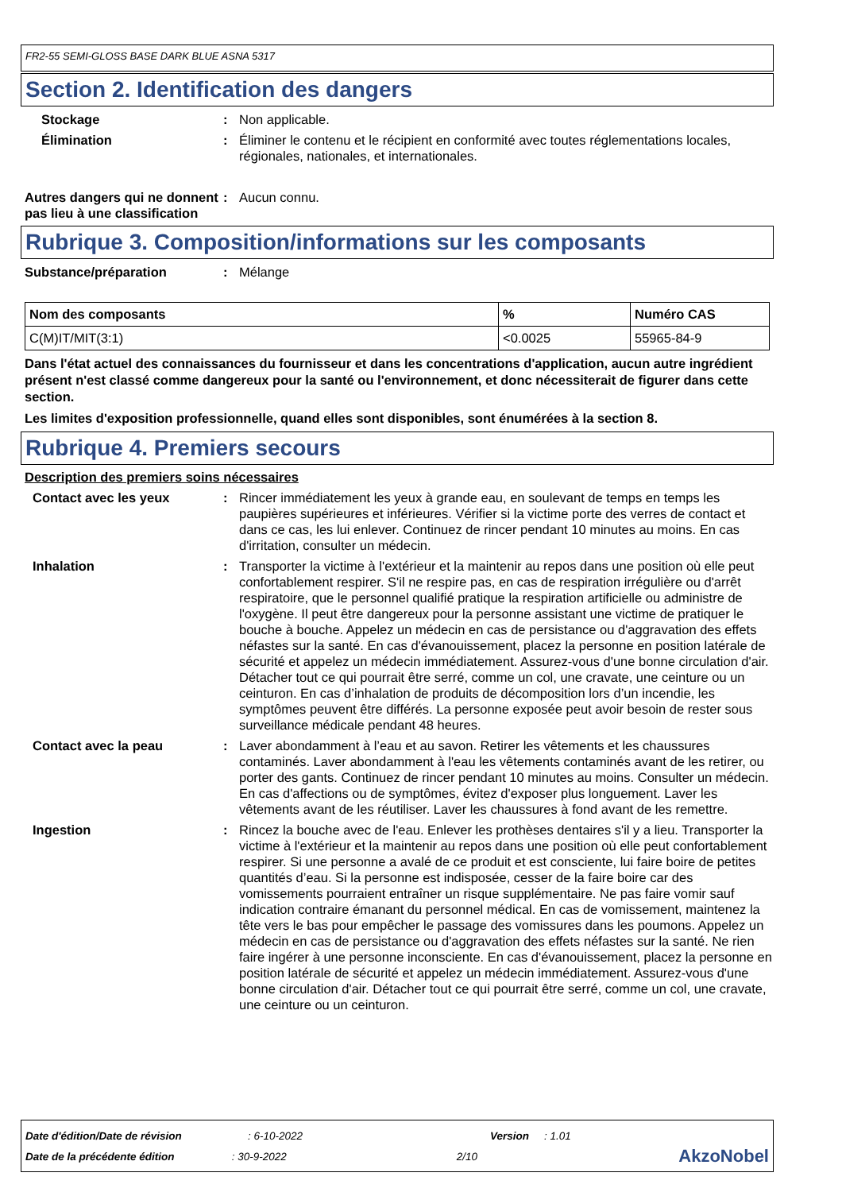FR2-55 SEMI-GLOSS BASE DARK BLUE ASNA 5317
Section 2. Identification des dangers
Stockage : Non applicable.
Élimination : Éliminer le contenu et le récipient en conformité avec toutes réglementations locales, régionales, nationales, et internationales.
Autres dangers qui ne donnent pas lieu à une classification
: Aucun connu.
Rubrique 3. Composition/informations sur les composants
Substance/préparation : Mélange
| Nom des composants | % | Numéro CAS |
| --- | --- | --- |
| C(M)IT/MIT(3:1) | <0.0025 | 55965-84-9 |
Dans l'état actuel des connaissances du fournisseur et dans les concentrations d'application, aucun autre ingrédient présent n'est classé comme dangereux pour la santé ou l'environnement, et donc nécessiterait de figurer dans cette section.
Les limites d'exposition professionnelle, quand elles sont disponibles, sont énumérées à la section 8.
Rubrique 4. Premiers secours
Description des premiers soins nécessaires
Contact avec les yeux : Rincer immédiatement les yeux à grande eau, en soulevant de temps en temps les paupières supérieures et inférieures. Vérifier si la victime porte des verres de contact et dans ce cas, les lui enlever. Continuez de rincer pendant 10 minutes au moins. En cas d'irritation, consulter un médecin.
Inhalation : Transporter la victime à l'extérieur et la maintenir au repos dans une position où elle peut confortablement respirer. S'il ne respire pas, en cas de respiration irrégulière ou d'arrêt respiratoire, que le personnel qualifié pratique la respiration artificielle ou administre de l'oxygène. Il peut être dangereux pour la personne assistant une victime de pratiquer le bouche à bouche. Appelez un médecin en cas de persistance ou d'aggravation des effets néfastes sur la santé. En cas d'évanouissement, placez la personne en position latérale de sécurité et appelez un médecin immédiatement. Assurez-vous d'une bonne circulation d'air. Détacher tout ce qui pourrait être serré, comme un col, une cravate, une ceinture ou un ceinturon. En cas d’inhalation de produits de décomposition lors d’un incendie, les symptômes peuvent être différés. La personne exposée peut avoir besoin de rester sous surveillance médicale pendant 48 heures.
Contact avec la peau : Laver abondamment à l’eau et au savon. Retirer les vêtements et les chaussures contaminés. Laver abondamment à l'eau les vêtements contaminés avant de les retirer, ou porter des gants. Continuez de rincer pendant 10 minutes au moins. Consulter un médecin. En cas d'affections ou de symptômes, évitez d'exposer plus longuement. Laver les vêtements avant de les réutiliser. Laver les chaussures à fond avant de les remettre.
Ingestion : Rincez la bouche avec de l'eau. Enlever les prothèses dentaires s'il y a lieu. Transporter la victime à l'extérieur et la maintenir au repos dans une position où elle peut confortablement respirer. Si une personne a avalé de ce produit et est consciente, lui faire boire de petites quantités d’eau. Si la personne est indisposée, cesser de la faire boire car des vomissements pourraient entraîner un risque supplémentaire. Ne pas faire vomir sauf indication contraire émanant du personnel médical. En cas de vomissement, maintenez la tête vers le bas pour empêcher le passage des vomissures dans les poumons. Appelez un médecin en cas de persistance ou d'aggravation des effets néfastes sur la santé. Ne rien faire ingérer à une personne inconsciente. En cas d'évanouissement, placez la personne en position latérale de sécurité et appelez un médecin immédiatement. Assurez-vous d'une bonne circulation d'air. Détacher tout ce qui pourrait être serré, comme un col, une cravate, une ceinture ou un ceinturon.
Date d'édition/Date de révision: 6-10-2022 Version: 1.01
Date de la précédente édition: 30-9-2022 2/10 AkzoNobel